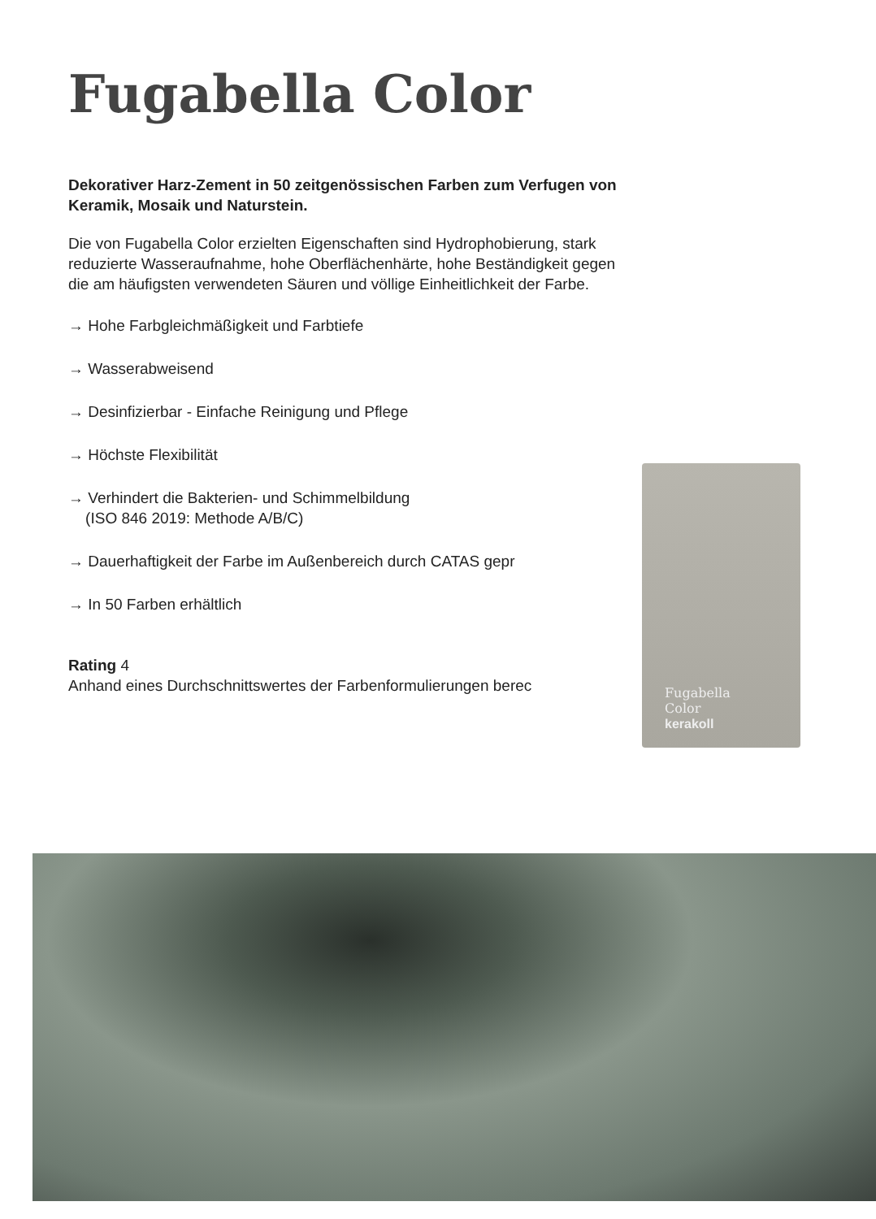Fugabella Color
Dekorativer Harz-Zement in 50 zeitgenössischen Farben zum Verfugen von Keramik, Mosaik und Naturstein.
Die von Fugabella Color erzielten Eigenschaften sind Hydrophobierung, stark reduzierte Wasseraufnahme, hohe Oberflächenhärte, hohe Beständigkeit gegen die am häufigsten verwendeten Säuren und völlige Einheitlichkeit der Farbe.
→ Hohe Farbgleichmäßigkeit und Farbtiefe
→ Wasserabweisend
→ Desinfizierbar - Einfache Reinigung und Pflege
→ Höchste Flexibilität
→ Verhindert die Bakterien- und Schimmelbildung
(ISO 846 2019: Methode A/B/C)
→ Dauerhaftigkeit der Farbe im Außenbereich durch CATAS gepr
→ In 50 Farben erhältlich
Rating 4
Anhand eines Durchschnittswertes der Farbenformulierungen berec
Fugabella
Color
kerakoll